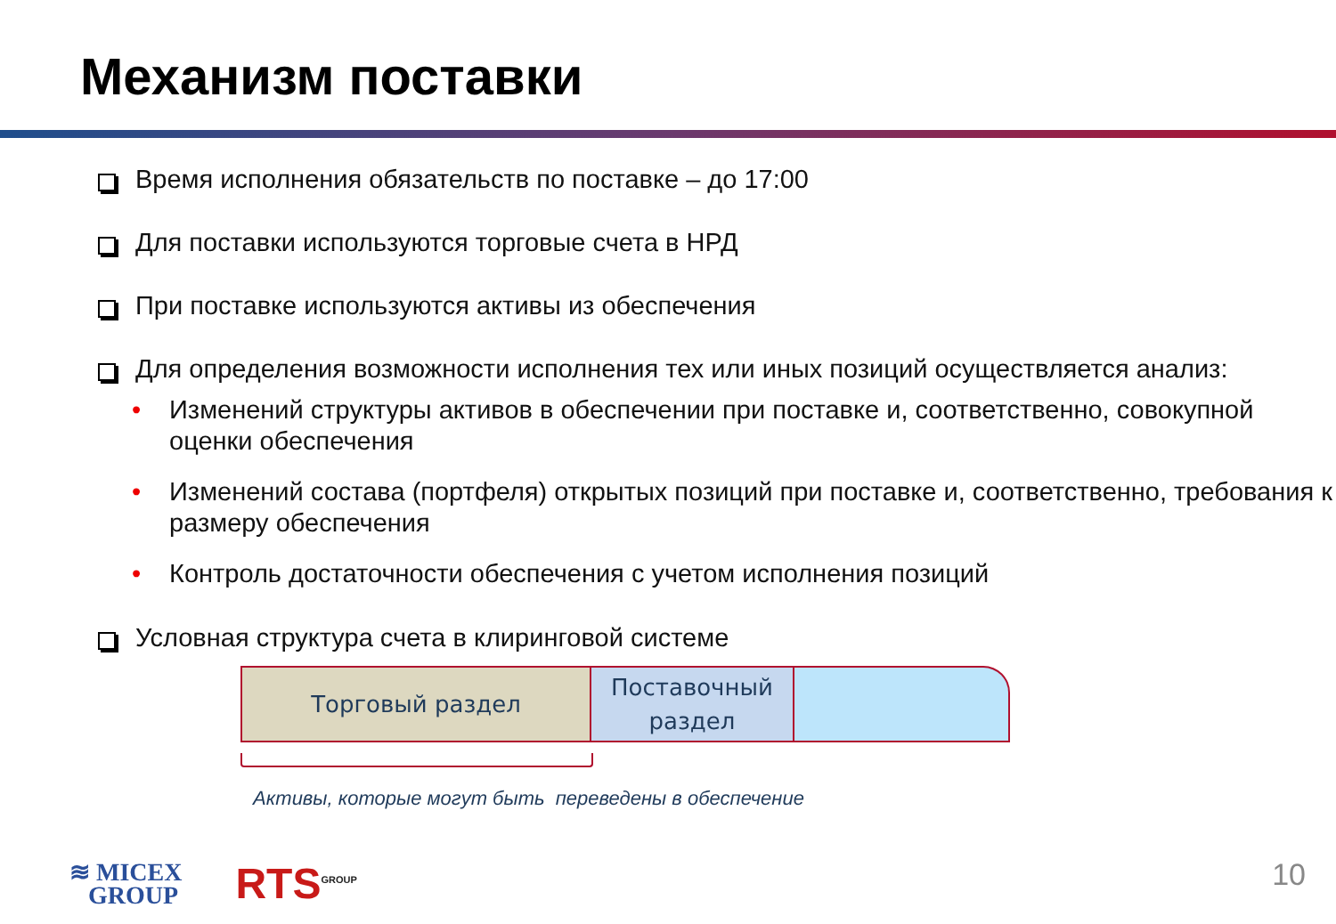Механизм поставки
Время исполнения обязательств по поставке – до 17:00
Для поставки используются торговые счета в НРД
При поставке используются активы из обеспечения
Для определения возможности исполнения тех или иных позиций осуществляется анализ:
• Изменений структуры активов в обеспечении при поставке и, соответственно, совокупной оценки обеспечения
• Изменений состава (портфеля) открытых позиций при поставке и, соответственно, требования к размеру обеспечения
• Контроль достаточности обеспечения с учетом исполнения позиций
Условная структура счета в клиринговой системе
Торговый раздел Поставочный
раздел
Активы, которые могут быть переведены в обеспечение
≋ MICEX
GROUP
RTS<sup>GROUP</sup>
10